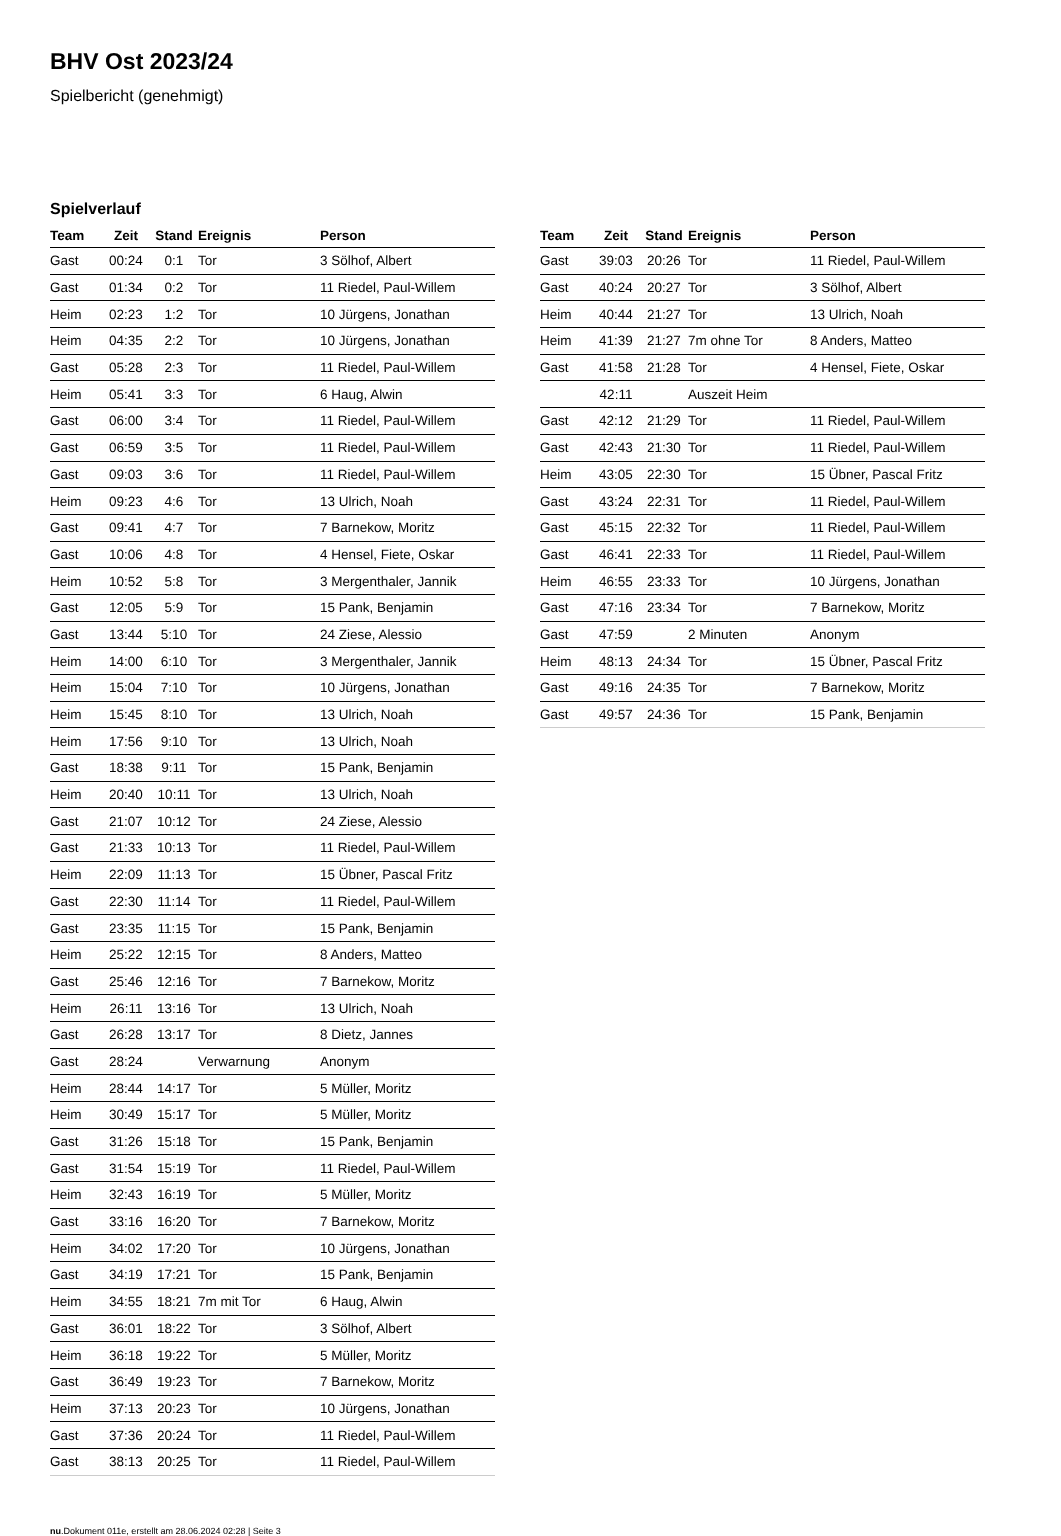BHV Ost 2023/24
Spielbericht (genehmigt)
Spielverlauf
| Team | Zeit | Stand | Ereignis | Person |
| --- | --- | --- | --- | --- |
| Gast | 00:24 | 0:1 | Tor | 3 Sölhof, Albert |
| Gast | 01:34 | 0:2 | Tor | 11 Riedel, Paul-Willem |
| Heim | 02:23 | 1:2 | Tor | 10 Jürgens, Jonathan |
| Heim | 04:35 | 2:2 | Tor | 10 Jürgens, Jonathan |
| Gast | 05:28 | 2:3 | Tor | 11 Riedel, Paul-Willem |
| Heim | 05:41 | 3:3 | Tor | 6 Haug, Alwin |
| Gast | 06:00 | 3:4 | Tor | 11 Riedel, Paul-Willem |
| Gast | 06:59 | 3:5 | Tor | 11 Riedel, Paul-Willem |
| Gast | 09:03 | 3:6 | Tor | 11 Riedel, Paul-Willem |
| Heim | 09:23 | 4:6 | Tor | 13 Ulrich, Noah |
| Gast | 09:41 | 4:7 | Tor | 7 Barnekow, Moritz |
| Gast | 10:06 | 4:8 | Tor | 4 Hensel, Fiete, Oskar |
| Heim | 10:52 | 5:8 | Tor | 3 Mergenthaler, Jannik |
| Gast | 12:05 | 5:9 | Tor | 15 Pank, Benjamin |
| Gast | 13:44 | 5:10 | Tor | 24 Ziese, Alessio |
| Heim | 14:00 | 6:10 | Tor | 3 Mergenthaler, Jannik |
| Heim | 15:04 | 7:10 | Tor | 10 Jürgens, Jonathan |
| Heim | 15:45 | 8:10 | Tor | 13 Ulrich, Noah |
| Heim | 17:56 | 9:10 | Tor | 13 Ulrich, Noah |
| Gast | 18:38 | 9:11 | Tor | 15 Pank, Benjamin |
| Heim | 20:40 | 10:11 | Tor | 13 Ulrich, Noah |
| Gast | 21:07 | 10:12 | Tor | 24 Ziese, Alessio |
| Gast | 21:33 | 10:13 | Tor | 11 Riedel, Paul-Willem |
| Heim | 22:09 | 11:13 | Tor | 15 Übner, Pascal Fritz |
| Gast | 22:30 | 11:14 | Tor | 11 Riedel, Paul-Willem |
| Gast | 23:35 | 11:15 | Tor | 15 Pank, Benjamin |
| Heim | 25:22 | 12:15 | Tor | 8 Anders, Matteo |
| Gast | 25:46 | 12:16 | Tor | 7 Barnekow, Moritz |
| Heim | 26:11 | 13:16 | Tor | 13 Ulrich, Noah |
| Gast | 26:28 | 13:17 | Tor | 8 Dietz, Jannes |
| Gast | 28:24 | | Verwarnung | Anonym |
| Heim | 28:44 | 14:17 | Tor | 5 Müller, Moritz |
| Heim | 30:49 | 15:17 | Tor | 5 Müller, Moritz |
| Gast | 31:26 | 15:18 | Tor | 15 Pank, Benjamin |
| Gast | 31:54 | 15:19 | Tor | 11 Riedel, Paul-Willem |
| Heim | 32:43 | 16:19 | Tor | 5 Müller, Moritz |
| Gast | 33:16 | 16:20 | Tor | 7 Barnekow, Moritz |
| Heim | 34:02 | 17:20 | Tor | 10 Jürgens, Jonathan |
| Gast | 34:19 | 17:21 | Tor | 15 Pank, Benjamin |
| Heim | 34:55 | 18:21 | 7m mit Tor | 6 Haug, Alwin |
| Gast | 36:01 | 18:22 | Tor | 3 Sölhof, Albert |
| Heim | 36:18 | 19:22 | Tor | 5 Müller, Moritz |
| Gast | 36:49 | 19:23 | Tor | 7 Barnekow, Moritz |
| Heim | 37:13 | 20:23 | Tor | 10 Jürgens, Jonathan |
| Gast | 37:36 | 20:24 | Tor | 11 Riedel, Paul-Willem |
| Gast | 38:13 | 20:25 | Tor | 11 Riedel, Paul-Willem |
| Team | Zeit | Stand | Ereignis | Person |
| --- | --- | --- | --- | --- |
| Gast | 39:03 | 20:26 | Tor | 11 Riedel, Paul-Willem |
| Gast | 40:24 | 20:27 | Tor | 3 Sölhof, Albert |
| Heim | 40:44 | 21:27 | Tor | 13 Ulrich, Noah |
| Heim | 41:39 | 21:27 | 7m ohne Tor | 8 Anders, Matteo |
| Gast | 41:58 | 21:28 | Tor | 4 Hensel, Fiete, Oskar |
| | 42:11 | | Auszeit Heim | |
| Gast | 42:12 | 21:29 | Tor | 11 Riedel, Paul-Willem |
| Gast | 42:43 | 21:30 | Tor | 11 Riedel, Paul-Willem |
| Heim | 43:05 | 22:30 | Tor | 15 Übner, Pascal Fritz |
| Gast | 43:24 | 22:31 | Tor | 11 Riedel, Paul-Willem |
| Gast | 45:15 | 22:32 | Tor | 11 Riedel, Paul-Willem |
| Gast | 46:41 | 22:33 | Tor | 11 Riedel, Paul-Willem |
| Heim | 46:55 | 23:33 | Tor | 10 Jürgens, Jonathan |
| Gast | 47:16 | 23:34 | Tor | 7 Barnekow, Moritz |
| Gast | 47:59 | | 2 Minuten | Anonym |
| Heim | 48:13 | 24:34 | Tor | 15 Übner, Pascal Fritz |
| Gast | 49:16 | 24:35 | Tor | 7 Barnekow, Moritz |
| Gast | 49:57 | 24:36 | Tor | 15 Pank, Benjamin |
nu.Dokument 011e, erstellt am 28.06.2024 02:28 | Seite 3